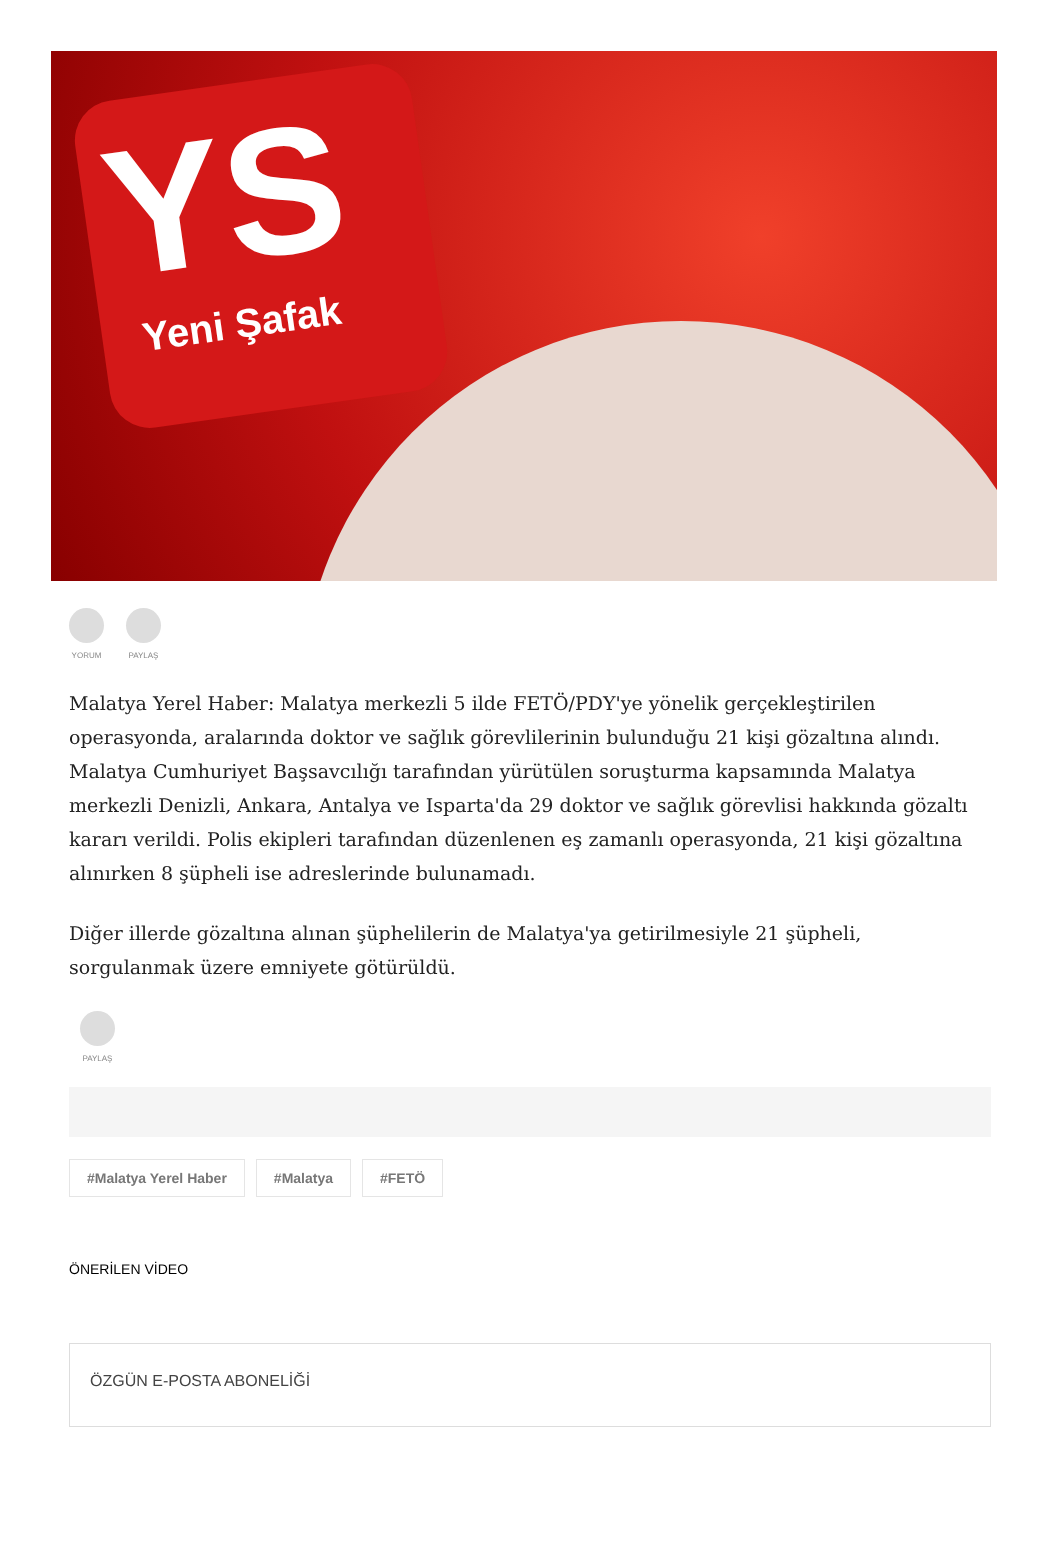YS
Yeni Şafak
YORUM PAYLAŞ
Malatya Yerel Haber: Malatya merkezli 5 ilde FETÖ/PDY'ye yönelik gerçekleştirilen operasyonda, aralarında doktor ve sağlık görevlilerinin bulunduğu 21 kişi gözaltına alındı. Malatya Cumhuriyet Başsavcılığı tarafından yürütülen soruşturma kapsamında Malatya merkezli Denizli, Ankara, Antalya ve Isparta'da 29 doktor ve sağlık görevlisi hakkında gözaltı kararı verildi. Polis ekipleri tarafından düzenlenen eş zamanlı operasyonda, 21 kişi gözaltına alınırken 8 şüpheli ise adreslerinde bulunamadı.
Diğer illerde gözaltına alınan şüphelilerin de Malatya'ya getirilmesiyle 21 şüpheli, sorgulanmak üzere emniyete götürüldü.
PAYLAŞ
#Malatya Yerel Haber #Malatya #FETÖ
ÖNERİLEN VİDEO
ÖZGÜN E-POSTA ABONELİĞİ